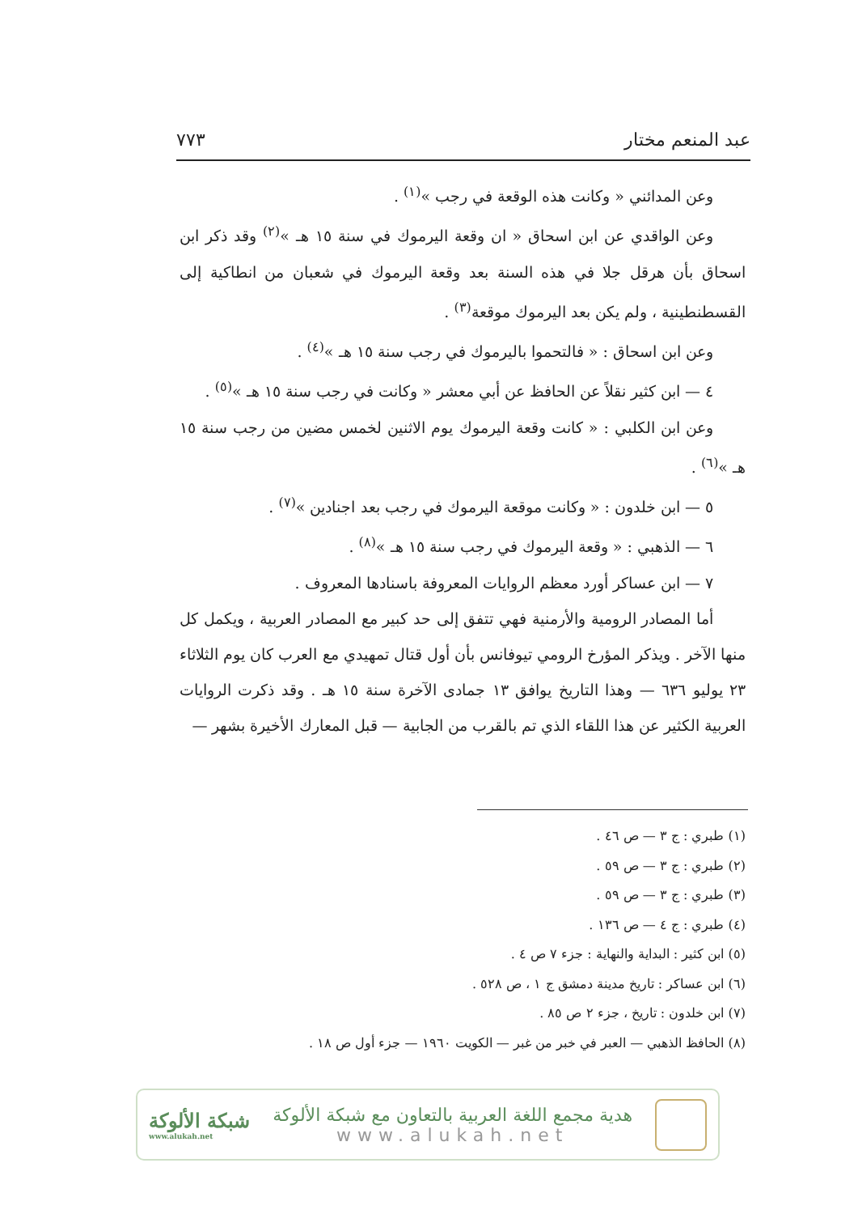عبد المنعم مختار ٧٧٣
وعن المدائني « وكانت هذه الوقعة في رجب »<sup>(١)</sup> .
وعن الواقدي عن ابن اسحاق « ان وقعة اليرموك في سنة ١٥ هـ »<sup>(٢)</sup> وقد ذكر ابن اسحاق بأن هرقل جلا في هذه السنة بعد وقعة اليرموك في شعبان من انطاكية إلى القسطنطينية ، ولم يكن بعد اليرموك موقعة<sup>(٣)</sup> .
وعن ابن اسحاق : « فالتحموا باليرموك في رجب سنة ١٥ هـ »<sup>(٤)</sup> .
٤ — ابن كثير نقلاً عن الحافظ عن أبي معشر « وكانت في رجب سنة ١٥ هـ »<sup>(٥)</sup> .
وعن ابن الكلبي : « كانت وقعة اليرموك يوم الاثنين لخمس مضين من رجب سنة ١٥ هـ »<sup>(٦)</sup> .
٥ — ابن خلدون : « وكانت موقعة اليرموك في رجب بعد اجنادين »<sup>(٧)</sup> .
٦ — الذهبي : « وقعة اليرموك في رجب سنة ١٥ هـ »<sup>(٨)</sup> .
٧ — ابن عساكر أورد معظم الروايات المعروفة باسنادها المعروف .
أما المصادر الرومية والأرمنية فهي تتفق إلى حد كبير مع المصادر العربية ، ويكمل كل منها الآخر . ويذكر المؤرخ الرومي تيوفانس بأن أول قتال تمهيدي مع العرب كان يوم الثلاثاء ٢٣ يوليو ٦٣٦ — وهذا التاريخ يوافق ١٣ جمادى الآخرة سنة ١٥ هـ . وقد ذكرت الروايات العربية الكثير عن هذا اللقاء الذي تم بالقرب من الجابية — قبل المعارك الأخيرة بشهر —
(١) طبري : ج ٣ — ص ٤٦ .
(٢) طبري : ج ٣ — ص ٥٩ .
(٣) طبري : ج ٣ — ص ٥٩ .
(٤) طبري : ج ٤ — ص ١٣٦ .
(٥) ابن كثير : البداية والنهاية : جزء ٧ ص ٤ .
(٦) ابن عساكر : تاريخ مدينة دمشق ج ١ ، ص ٥٢٨ .
(٧) ابن خلدون : تاريخ ، جزء ٢ ص ٨٥ .
(٨) الحافظ الذهبي — العبر في خبر من غبر — الكويت ١٩٦٠ — جزء أول ص ١٨ .
هدية مجمع اللغة العربية بالتعاون مع شبكة الألوكة
www.alukah.net
شبكة الألوكة
www.alukah.net